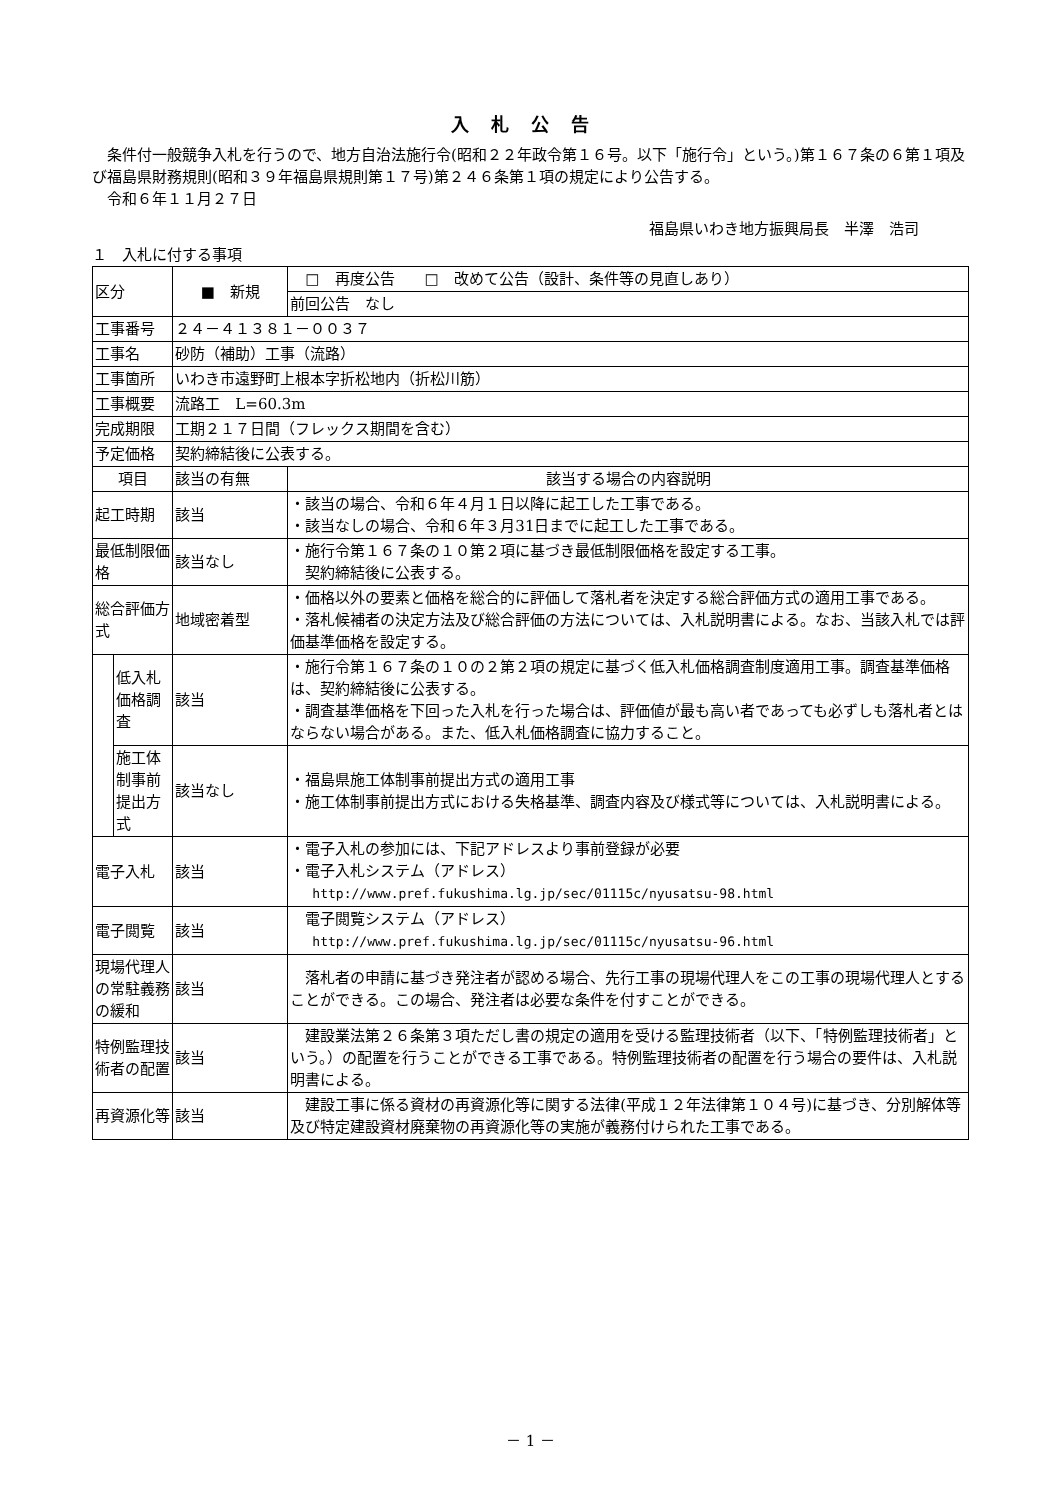入札公告
　条件付一般競争入札を行うので、地方自治法施行令(昭和２２年政令第１６号。以下「施行令」という。)第１６７条の６第１項及び福島県財務規則(昭和３９年福島県規則第１７号)第２４６条第１項の規定により公告する。
　令和６年１１月２７日
福島県いわき地方振興局長　半澤　浩司
１　入札に付する事項
| 区分 | | ■ 新規 | □ 再度公告 □ 改めて公告（設計、条件等の見直しあり） |
| | | | 前回公告 なし |
| 工事番号 | | ２４－４１３８１－００３７ | |
| 工事名 | | 砂防（補助）工事（流路） | |
| 工事箇所 | | いわき市遠野町上根本字折松地内（折松川筋） | |
| 工事概要 | | 流路工 L=60.3m | |
| 完成期限 | | 工期２１７日間（フレックス期間を含む） | |
| 予定価格 | | 契約締結後に公表する。 | |
| 項目 | | 該当の有無 | 該当する場合の内容説明 |
| 起工時期 | | 該当 | ・該当の場合、令和６年４月１日以降に起工した工事である。 ・該当なしの場合、令和６年３月31日までに起工した工事である。 |
| 最低制限価格 | | 該当なし | ・施行令第１６７条の１０第２項に基づき最低制限価格を設定する工事。 契約締結後に公表する。 |
| 総合評価方式 | | 地域密着型 | ・価格以外の要素と価格を総合的に評価して落札者を決定する総合評価方式の適用工事である。 ・落札候補者の決定方法及び総合評価の方法については、入札説明書による。なお、当該入札では評価基準価格を設定する。 |
| | 低入札価格調査 | 該当 | ・施行令第１６７条の１０の２第２項の規定に基づく低入札価格調査制度適用工事。調査基準価格は、契約締結後に公表する。 ・調査基準価格を下回った入札を行った場合は、評価値が最も高い者であっても必ずしも落札者とはならない場合がある。また、低入札価格調査に協力すること。 |
| | 施工体制事前提出方式 | 該当なし | ・福島県施工体制事前提出方式の適用工事 ・施工体制事前提出方式における失格基準、調査内容及び様式等については、入札説明書による。 |
| 電子入札 | | 該当 | ・電子入札の参加には、下記アドレスより事前登録が必要 ・電子入札システム（アドレス） http://www.pref.fukushima.lg.jp/sec/01115c/nyusatsu-98.html |
| 電子閲覧 | | 該当 | 電子閲覧システム（アドレス） http://www.pref.fukushima.lg.jp/sec/01115c/nyusatsu-96.html |
| 現場代理人の常駐義務の緩和 | | 該当 | 落札者の申請に基づき発注者が認める場合、先行工事の現場代理人をこの工事の現場代理人とすることができる。この場合、発注者は必要な条件を付すことができる。 |
| 特例監理技術者の配置 | | 該当 | 建設業法第２６条第３項ただし書の規定の適用を受ける監理技術者（以下、「特例監理技術者」という。）の配置を行うことができる工事である。特例監理技術者の配置を行う場合の要件は、入札説明書による。 |
| 再資源化等 | | 該当 | 建設工事に係る資材の再資源化等に関する法律(平成１２年法律第１０４号)に基づき、分別解体等及び特定建設資材廃棄物の再資源化等の実施が義務付けられた工事である。 |
－ 1 －